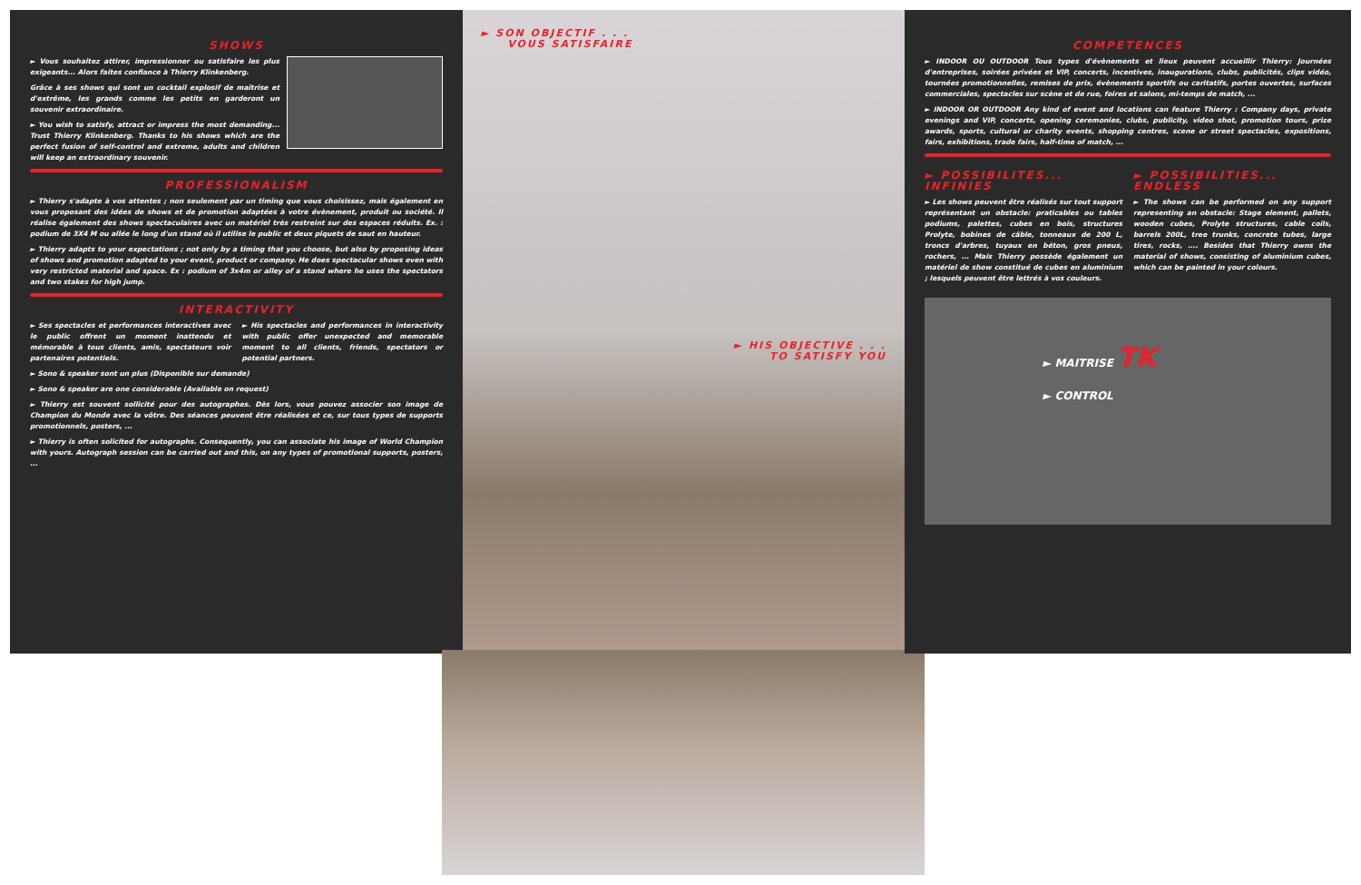SHOWS
► Vous souhaitez attirer, impressionner ou satisfaire les plus exigeants... Alors faites confiance à Thierry Klinkenberg.
Grâce à ses shows qui sont un cocktail explosif de maîtrise et d'extrême, les grands comme les petits en garderont un souvenir extraordinaire.
► You wish to satisfy, attract or impress the most demanding... Trust Thierry Klinkenberg. Thanks to his shows which are the perfect fusion of self-control and extreme, adults and children will keep an extraordinary souvenir.
PROFESSIONALISM
► Thierry s'adapte à vos attentes ; non seulement par un timing que vous choisissez, mais également en vous proposant des idées de shows et de promotion adaptées à votre évènement, produit ou société. Il réalise également des shows spectaculaires avec un matériel très restreint sur des espaces réduits. Ex. : podium de 3X4 M ou allée le long d'un stand où il utilise le public et deux piquets de saut en hauteur.
► Thierry adapts to your expectations ; not only by a timing that you choose, but also by proposing ideas of shows and promotion adapted to your event, product or company. He does spectacular shows even with very restricted material and space. Ex : podium of 3x4m or alley of a stand where he uses the spectators and two stakes for high jump.
INTERACTIVITY
► Ses spectacles et performances interactives avec le public offrent un moment inattendu et mémorable à tous clients, amis, spectateurs voir partenaires potentiels.
► His spectacles and performances in interactivity with public offer unexpected and memorable moment to all clients, friends, spectators or potential partners.
► Sono & speaker sont un plus (Disponible sur demande)
► Sono & speaker are one considerable (Available on request)
► Thierry est souvent sollicité pour des autographes. Dès lors, vous pouvez associer son image de Champion du Monde avec la vôtre. Des séances peuvent être réalisées et ce, sur tous types de supports promotionnels, posters, ...
► Thierry is often solicited for autographs. Consequently, you can associate his image of World Champion with yours. Autograph session can be carried out and this, on any types of promotional supports, posters, ...
► SON OBJECTIF . . .
VOUS SATISFAIRE
► HIS OBJECTIVE . . .
TO SATISFY YOU
COMPETENCES
► INDOOR OU OUTDOOR Tous types d'évènements et lieux peuvent accueillir Thierry: Journées d'entreprises, soirées privées et VIP, concerts, incentives, inaugurations, clubs, publicités, clips vidéo, tournées promotionnelles, remises de prix, évènements sportifs ou caritatifs, portes ouvertes, surfaces commerciales, spectacles sur scène et de rue, foires et salons, mi-temps de match, ...
► INDOOR OR OUTDOOR Any kind of event and locations can feature Thierry : Company days, private evenings and VIP, concerts, opening ceremonies, clubs, publicity, video shot, promotion tours, prize awards, sports, cultural or charity events, shopping centres, scene or street spectacles, expositions, fairs, exhibitions, trade fairs, half-time of match, ...
► POSSIBILITES... INFINIES
► Les shows peuvent être réalisés sur tout support représentant un obstacle: praticables ou tables podiums, palettes, cubes en bois, structures Prolyte, bobines de câble, tonneaux de 200 L, troncs d'arbres, tuyaux en béton, gros pneus, rochers, ... Mais Thierry possède également un matériel de show constitué de cubes en aluminium ; lesquels peuvent être lettrés à vos couleurs.
► POSSIBILITIES... ENDLESS
► The shows can be performed on any support representing an obstacle: Stage element, pallets, wooden cubes, Prolyte structures, cable coils, barrels 200L, tree trunks, concrete tubes, large tires, rocks, .... Besides that Thierry owns the material of shows, consisting of aluminium cubes, which can be painted in your colours.
► MAITRISE TK
► CONTROL